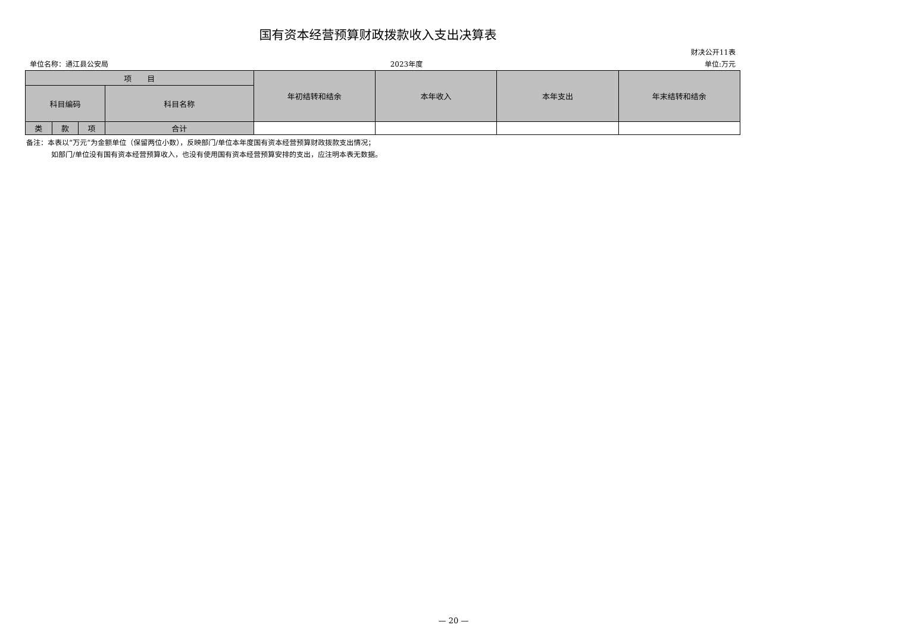国有资本经营预算财政拨款收入支出决算表
财决公开11表
单位名称：通江县公安局 2023年度 单位:万元
| 项 目 | | | | 年初结转和结余 | 本年收入 | 本年支出 | 年末结转和结余 |
| --- | --- | --- | --- | --- | --- | --- | --- |
| 科目编码 | | | 科目名称 | | | | |
| 类 | 款 | 项 | 合计 | | | | |
备注：本表以“万元”为金额单位（保留两位小数），反映部门/单位本年度国有资本经营预算财政拨款支出情况；
如部门/单位没有国有资本经营预算收入，也没有使用国有资本经营预算安排的支出，应注明本表无数据。
— 20 —